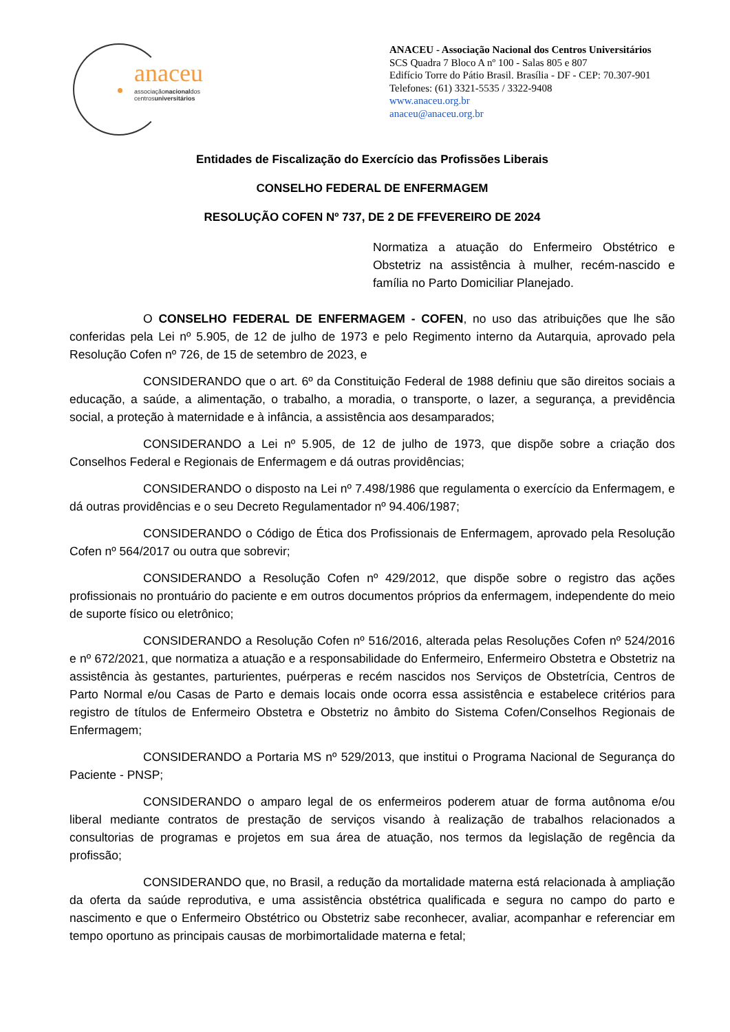anaceu
associaçãonacionaldos
centrosuniversitários
ANACEU - Associação Nacional dos Centros Universitários
SCS Quadra 7 Bloco A nº 100 - Salas 805 e 807
Edifício Torre do Pátio Brasil. Brasília - DF - CEP: 70.307-901
Telefones: (61) 3321-5535 / 3322-9408
www.anaceu.org.br
anaceu@anaceu.org.br
Entidades de Fiscalização do Exercício das Profissões Liberais
CONSELHO FEDERAL DE ENFERMAGEM
RESOLUÇÃO COFEN Nº 737, DE 2 DE FFEVEREIRO DE 2024
Normatiza a atuação do Enfermeiro Obstétrico e Obstetriz na assistência à mulher, recém-nascido e família no Parto Domiciliar Planejado.
O CONSELHO FEDERAL DE ENFERMAGEM - COFEN, no uso das atribuições que lhe são conferidas pela Lei nº 5.905, de 12 de julho de 1973 e pelo Regimento interno da Autarquia, aprovado pela Resolução Cofen nº 726, de 15 de setembro de 2023, e
CONSIDERANDO que o art. 6º da Constituição Federal de 1988 definiu que são direitos sociais a educação, a saúde, a alimentação, o trabalho, a moradia, o transporte, o lazer, a segurança, a previdência social, a proteção à maternidade e à infância, a assistência aos desamparados;
CONSIDERANDO a Lei nº 5.905, de 12 de julho de 1973, que dispõe sobre a criação dos Conselhos Federal e Regionais de Enfermagem e dá outras providências;
CONSIDERANDO o disposto na Lei nº 7.498/1986 que regulamenta o exercício da Enfermagem, e dá outras providências e o seu Decreto Regulamentador nº 94.406/1987;
CONSIDERANDO o Código de Ética dos Profissionais de Enfermagem, aprovado pela Resolução Cofen nº 564/2017 ou outra que sobrevir;
CONSIDERANDO a Resolução Cofen nº 429/2012, que dispõe sobre o registro das ações profissionais no prontuário do paciente e em outros documentos próprios da enfermagem, independente do meio de suporte físico ou eletrônico;
CONSIDERANDO a Resolução Cofen nº 516/2016, alterada pelas Resoluções Cofen nº 524/2016 e nº 672/2021, que normatiza a atuação e a responsabilidade do Enfermeiro, Enfermeiro Obstetra e Obstetriz na assistência às gestantes, parturientes, puérperas e recém nascidos nos Serviços de Obstetrícia, Centros de Parto Normal e/ou Casas de Parto e demais locais onde ocorra essa assistência e estabelece critérios para registro de títulos de Enfermeiro Obstetra e Obstetriz no âmbito do Sistema Cofen/Conselhos Regionais de Enfermagem;
CONSIDERANDO a Portaria MS nº 529/2013, que institui o Programa Nacional de Segurança do Paciente - PNSP;
CONSIDERANDO o amparo legal de os enfermeiros poderem atuar de forma autônoma e/ou liberal mediante contratos de prestação de serviços visando à realização de trabalhos relacionados a consultorias de programas e projetos em sua área de atuação, nos termos da legislação de regência da profissão;
CONSIDERANDO que, no Brasil, a redução da mortalidade materna está relacionada à ampliação da oferta da saúde reprodutiva, e uma assistência obstétrica qualificada e segura no campo do parto e nascimento e que o Enfermeiro Obstétrico ou Obstetriz sabe reconhecer, avaliar, acompanhar e referenciar em tempo oportuno as principais causas de morbimortalidade materna e fetal;